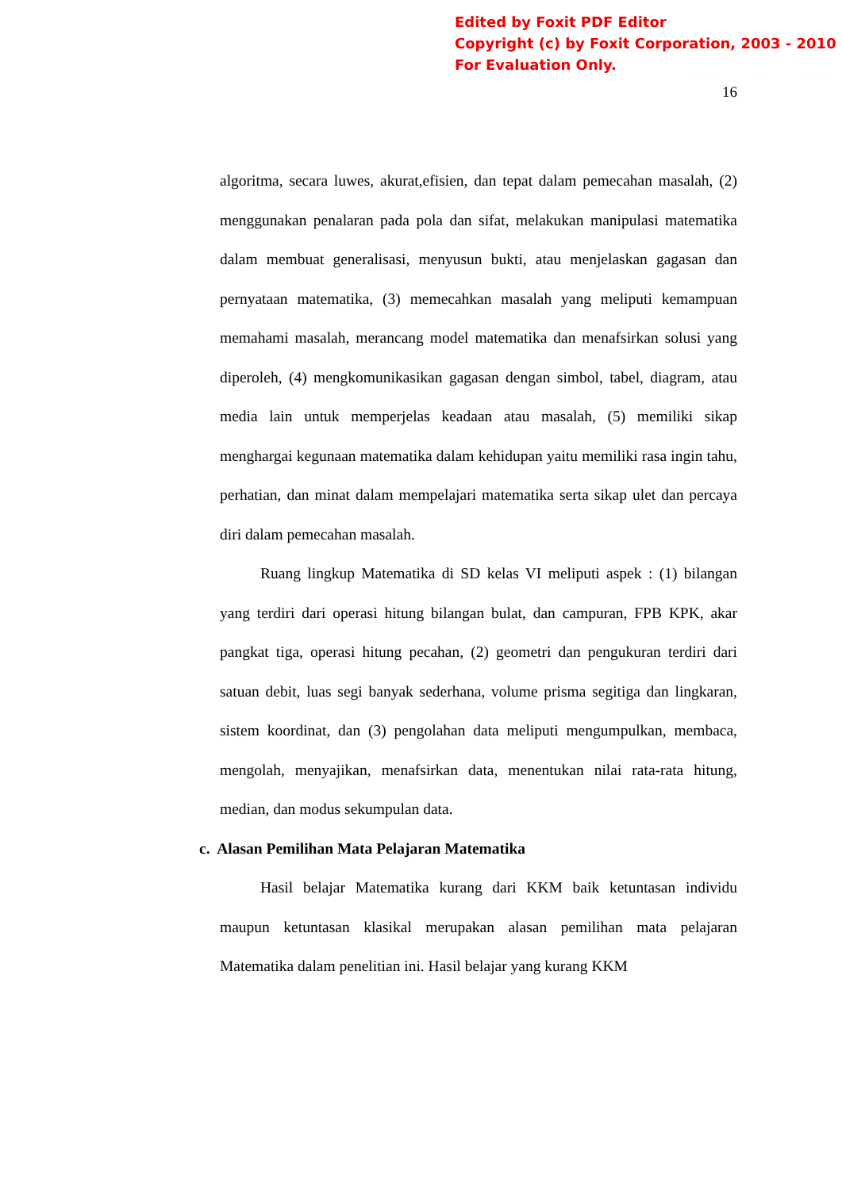Edited by Foxit PDF Editor
Copyright (c) by Foxit Corporation, 2003 - 2010
For Evaluation Only.
16
algoritma, secara luwes, akurat,efisien, dan tepat dalam pemecahan masalah, (2) menggunakan penalaran pada pola dan sifat, melakukan manipulasi matematika dalam membuat generalisasi, menyusun bukti, atau menjelaskan gagasan dan pernyataan matematika, (3) memecahkan masalah yang meliputi kemampuan memahami masalah, merancang model matematika dan menafsirkan solusi yang diperoleh, (4) mengkomunikasikan gagasan dengan simbol, tabel, diagram, atau media lain untuk memperjelas keadaan atau masalah, (5) memiliki sikap menghargai kegunaan matematika dalam kehidupan yaitu memiliki rasa ingin tahu, perhatian, dan minat dalam mempelajari matematika serta sikap ulet dan percaya diri dalam pemecahan masalah.
Ruang lingkup Matematika di SD kelas VI meliputi aspek : (1) bilangan yang terdiri dari operasi hitung bilangan bulat, dan campuran, FPB KPK, akar pangkat tiga, operasi hitung pecahan, (2) geometri dan pengukuran terdiri dari satuan debit, luas segi banyak sederhana, volume prisma segitiga dan lingkaran, sistem koordinat, dan (3) pengolahan data meliputi mengumpulkan, membaca, mengolah, menyajikan, menafsirkan data, menentukan nilai rata-rata hitung, median, dan modus sekumpulan data.
c. Alasan Pemilihan Mata Pelajaran Matematika
Hasil belajar Matematika kurang dari KKM baik ketuntasan individu maupun ketuntasan klasikal merupakan alasan pemilihan mata pelajaran Matematika dalam penelitian ini. Hasil belajar yang kurang KKM